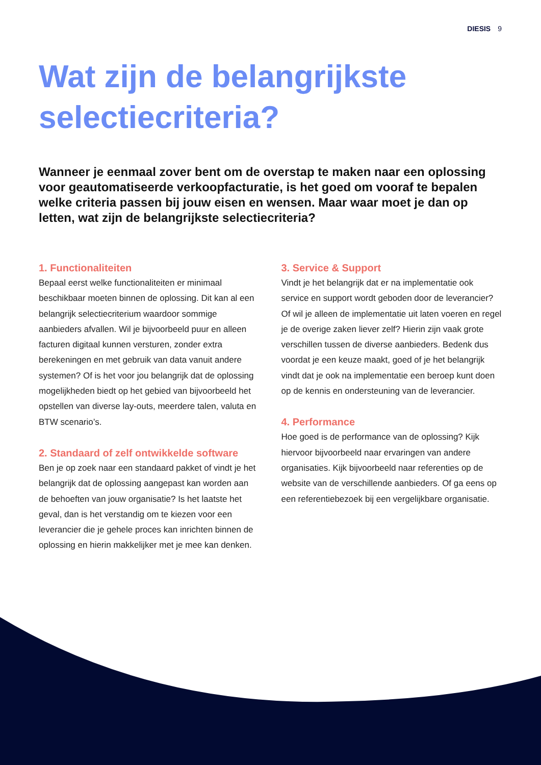DIESIS 9
Wat zijn de belangrijkste selectiecriteria?
Wanneer je eenmaal zover bent om de overstap te maken naar een oplossing voor geautomatiseerde verkoopfacturatie, is het goed om vooraf te bepalen welke criteria passen bij jouw eisen en wensen. Maar waar moet je dan op letten, wat zijn de belangrijkste selectiecriteria?
1. Functionaliteiten
Bepaal eerst welke functionaliteiten er minimaal beschikbaar moeten binnen de oplossing. Dit kan al een belangrijk selectiecriterium waardoor sommige aanbieders afvallen. Wil je bijvoorbeeld puur en alleen facturen digitaal kunnen versturen, zonder extra berekeningen en met gebruik van data vanuit andere systemen? Of is het voor jou belangrijk dat de oplossing mogelijkheden biedt op het gebied van bijvoorbeeld het opstellen van diverse lay-outs, meerdere talen, valuta en BTW scenario’s.
2. Standaard of zelf ontwikkelde software
Ben je op zoek naar een standaard pakket of vindt je het belangrijk dat de oplossing aangepast kan worden aan de behoeften van jouw organisatie? Is het laatste het geval, dan is het verstandig om te kiezen voor een leverancier die je gehele proces kan inrichten binnen de oplossing en hierin makkelijker met je mee kan denken.
3. Service & Support
Vindt je het belangrijk dat er na implementatie ook service en support wordt geboden door de leverancier? Of wil je alleen de implementatie uit laten voeren en regel je de overige zaken liever zelf? Hierin zijn vaak grote verschillen tussen de diverse aanbieders. Bedenk dus voordat je een keuze maakt, goed of je het belangrijk vindt dat je ook na implementatie een beroep kunt doen op de kennis en ondersteuning van de leverancier.
4. Performance
Hoe goed is de performance van de oplossing? Kijk hiervoor bijvoorbeeld naar ervaringen van andere organisaties. Kijk bijvoorbeeld naar referenties op de website van de verschillende aanbieders. Of ga eens op een referentiebezoek bij een vergelijkbare organisatie.